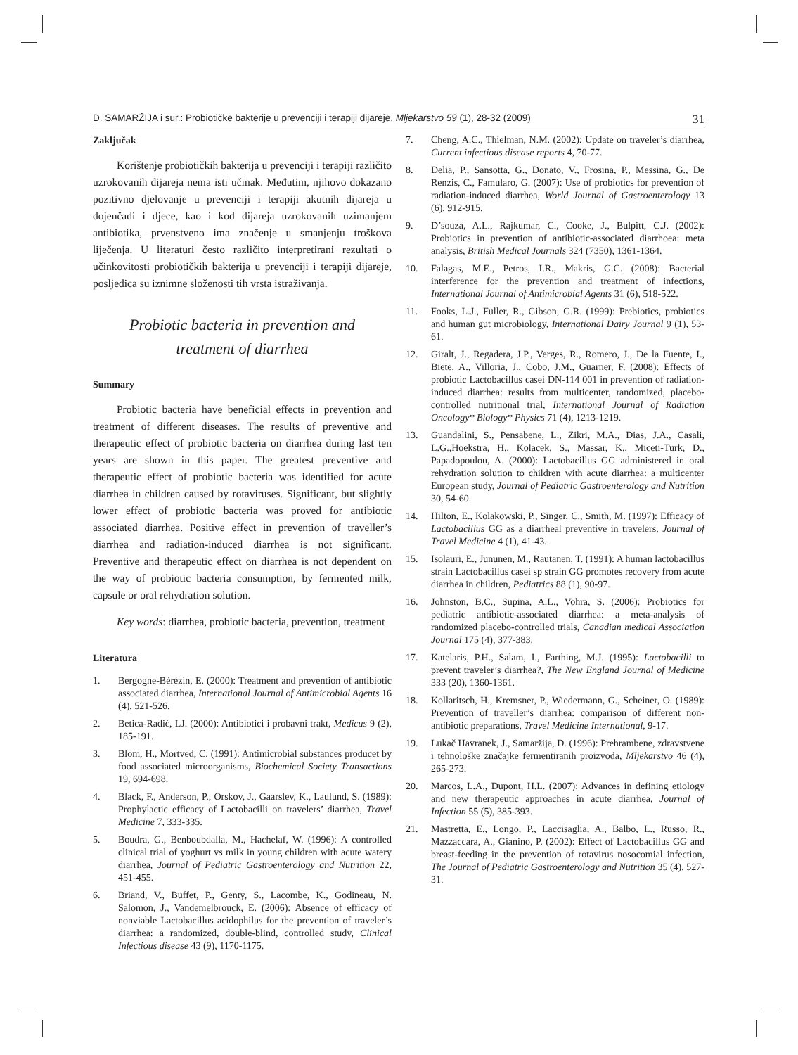D. SAMARŽIJA i sur.: Probiotičke bakterije u prevenciji i terapiji dijareje, Mljekarstvo 59 (1), 28-32 (2009) 31
Zaključak
Korištenje probiotičkih bakterija u prevenciji i terapiji različito uzrokovanih dijareja nema isti učinak. Međutim, njihovo dokazano pozitivno djelovanje u prevenciji i terapiji akutnih dijareja u dojenčadi i djece, kao i kod dijareja uzrokovanih uzimanjem antibiotika, prvenstveno ima značenje u smanjenju troškova liječenja. U literaturi često različito interpretirani rezultati o učinkovitosti probiotičkih bakterija u prevenciji i terapiji dijareje, posljedica su iznimne složenosti tih vrsta istraživanja.
Probiotic bacteria in prevention and
treatment of diarrhea
Summary
Probiotic bacteria have beneficial effects in prevention and treatment of different diseases. The results of preventive and therapeutic effect of probiotic bacteria on diarrhea during last ten years are shown in this paper. The greatest preventive and therapeutic effect of probiotic bacteria was identified for acute diarrhea in children caused by rotaviruses. Significant, but slightly lower effect of probiotic bacteria was proved for antibiotic associated diarrhea. Positive effect in prevention of traveller’s diarrhea and radiation-induced diarrhea is not significant. Preventive and therapeutic effect on diarrhea is not dependent on the way of probiotic bacteria consumption, by fermented milk, capsule or oral rehydration solution.
Key words: diarrhea, probiotic bacteria, prevention, treatment
Literatura
1. Bergogne-Bérézin, E. (2000): Treatment and prevention of antibiotic associated diarrhea, International Journal of Antimicrobial Agents 16 (4), 521-526.
2. Betica-Radić, LJ. (2000): Antibiotici i probavni trakt, Medicus 9 (2), 185-191.
3. Blom, H., Mortved, C. (1991): Antimicrobial substances producet by food associated microorganisms, Biochemical Society Transactions 19, 694-698.
4. Black, F., Anderson, P., Orskov, J., Gaarslev, K., Laulund, S. (1989): Prophylactic efficacy of Lactobacilli on travelers’ diarrhea, Travel Medicine 7, 333-335.
5. Boudra, G., Benboubdalla, M., Hachelaf, W. (1996): A controlled clinical trial of yoghurt vs milk in young children with acute watery diarrhea, Journal of Pediatric Gastroenterology and Nutrition 22, 451-455.
6. Briand, V., Buffet, P., Genty, S., Lacombe, K., Godineau, N. Salomon, J., Vandemelbrouck, E. (2006): Absence of efficacy of nonviable Lactobacillus acidophilus for the prevention of traveler’s diarrhea: a randomized, double-blind, controlled study, Clinical Infectious disease 43 (9), 1170-1175.
7. Cheng, A.C., Thielman, N.M. (2002): Update on traveler’s diarrhea, Current infectious disease reports 4, 70-77.
8. Delia, P., Sansotta, G., Donato, V., Frosina, P., Messina, G., De Renzis, C., Famularo, G. (2007): Use of probiotics for prevention of radiation-induced diarrhea, World Journal of Gastroenterology 13 (6), 912-915.
9. D’souza, A.L., Rajkumar, C., Cooke, J., Bulpitt, C.J. (2002): Probiotics in prevention of antibiotic-associated diarrhoea: meta analysis, British Medical Journals 324 (7350), 1361-1364.
10. Falagas, M.E., Petros, I.R., Makris, G.C. (2008): Bacterial interference for the prevention and treatment of infections, International Journal of Antimicrobial Agents 31 (6), 518-522.
11. Fooks, L.J., Fuller, R., Gibson, G.R. (1999): Prebiotics, probiotics and human gut microbiology, International Dairy Journal 9 (1), 53-61.
12. Giralt, J., Regadera, J.P., Verges, R., Romero, J., De la Fuente, I., Biete, A., Villoria, J., Cobo, J.M., Guarner, F. (2008): Effects of probiotic Lactobacillus casei DN-114 001 in prevention of radiation-induced diarrhea: results from multicenter, randomized, placebo-controlled nutritional trial, International Journal of Radiation Oncology* Biology* Physics 71 (4), 1213-1219.
13. Guandalini, S., Pensabene, L., Zikri, M.A., Dias, J.A., Casali, L.G.,Hoekstra, H., Kolacek, S., Massar, K., Miceti-Turk, D., Papadopoulou, A. (2000): Lactobacillus GG administered in oral rehydration solution to children with acute diarrhea: a multicenter European study, Journal of Pediatric Gastroenterology and Nutrition 30, 54-60.
14. Hilton, E., Kolakowski, P., Singer, C., Smith, M. (1997): Efficacy of Lactobacillus GG as a diarrheal preventive in travelers, Journal of Travel Medicine 4 (1), 41-43.
15. Isolauri, E., Jununen, M., Rautanen, T. (1991): A human lactobacillus strain Lactobacillus casei sp strain GG promotes recovery from acute diarrhea in children, Pediatrics 88 (1), 90-97.
16. Johnston, B.C., Supina, A.L., Vohra, S. (2006): Probiotics for pediatric antibiotic-associated diarrhea: a meta-analysis of randomized placebo-controlled trials, Canadian medical Association Journal 175 (4), 377-383.
17. Katelaris, P.H., Salam, I., Farthing, M.J. (1995): Lactobacilli to prevent traveler’s diarrhea?, The New England Journal of Medicine 333 (20), 1360-1361.
18. Kollaritsch, H., Kremsner, P., Wiedermann, G., Scheiner, O. (1989): Prevention of traveller’s diarrhea: comparison of different non-antibiotic preparations, Travel Medicine International, 9-17.
19. Lukač Havranek, J., Samaržija, D. (1996): Prehrambene, zdravstvene i tehnološke značajke fermentiranih proizvoda, Mljekarstvo 46 (4), 265-273.
20. Marcos, L.A., Dupont, H.L. (2007): Advances in defining etiology and new therapeutic approaches in acute diarrhea, Journal of Infection 55 (5), 385-393.
21. Mastretta, E., Longo, P., Laccisaglia, A., Balbo, L., Russo, R., Mazzaccara, A., Gianino, P. (2002): Effect of Lactobacillus GG and breast-feeding in the prevention of rotavirus nosocomial infection, The Journal of Pediatric Gastroenterology and Nutrition 35 (4), 527-31.